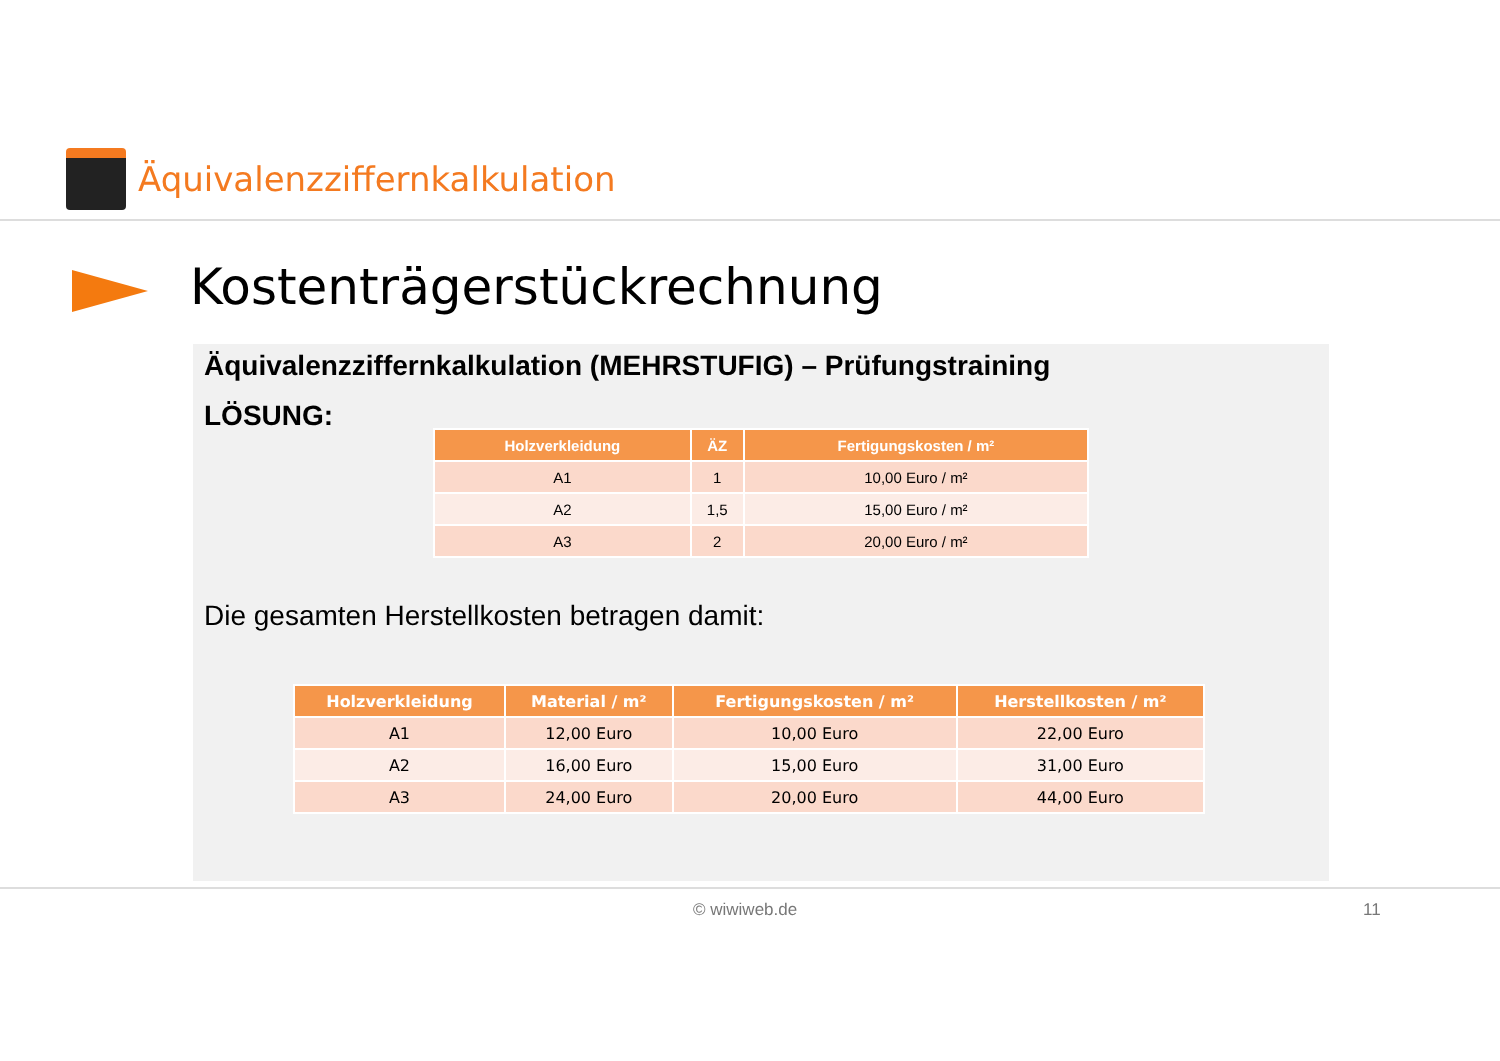Äquivalenzziffernkalkulation
Kostenträgerstückrechnung
Äquivalenzziffernkalkulation (MEHRSTUFIG) – Prüfungstraining
LÖSUNG:
| Holzverkleidung | ÄZ | Fertigungskosten / m² |
| --- | --- | --- |
| A1 | 1 | 10,00 Euro / m² |
| A2 | 1,5 | 15,00 Euro / m² |
| A3 | 2 | 20,00 Euro / m² |
Die gesamten Herstellkosten betragen damit:
| Holzverkleidung | Material / m² | Fertigungskosten / m² | Herstellkosten / m² |
| --- | --- | --- | --- |
| A1 | 12,00 Euro | 10,00 Euro | 22,00 Euro |
| A2 | 16,00 Euro | 15,00 Euro | 31,00 Euro |
| A3 | 24,00 Euro | 20,00 Euro | 44,00 Euro |
© wiwiweb.de 11